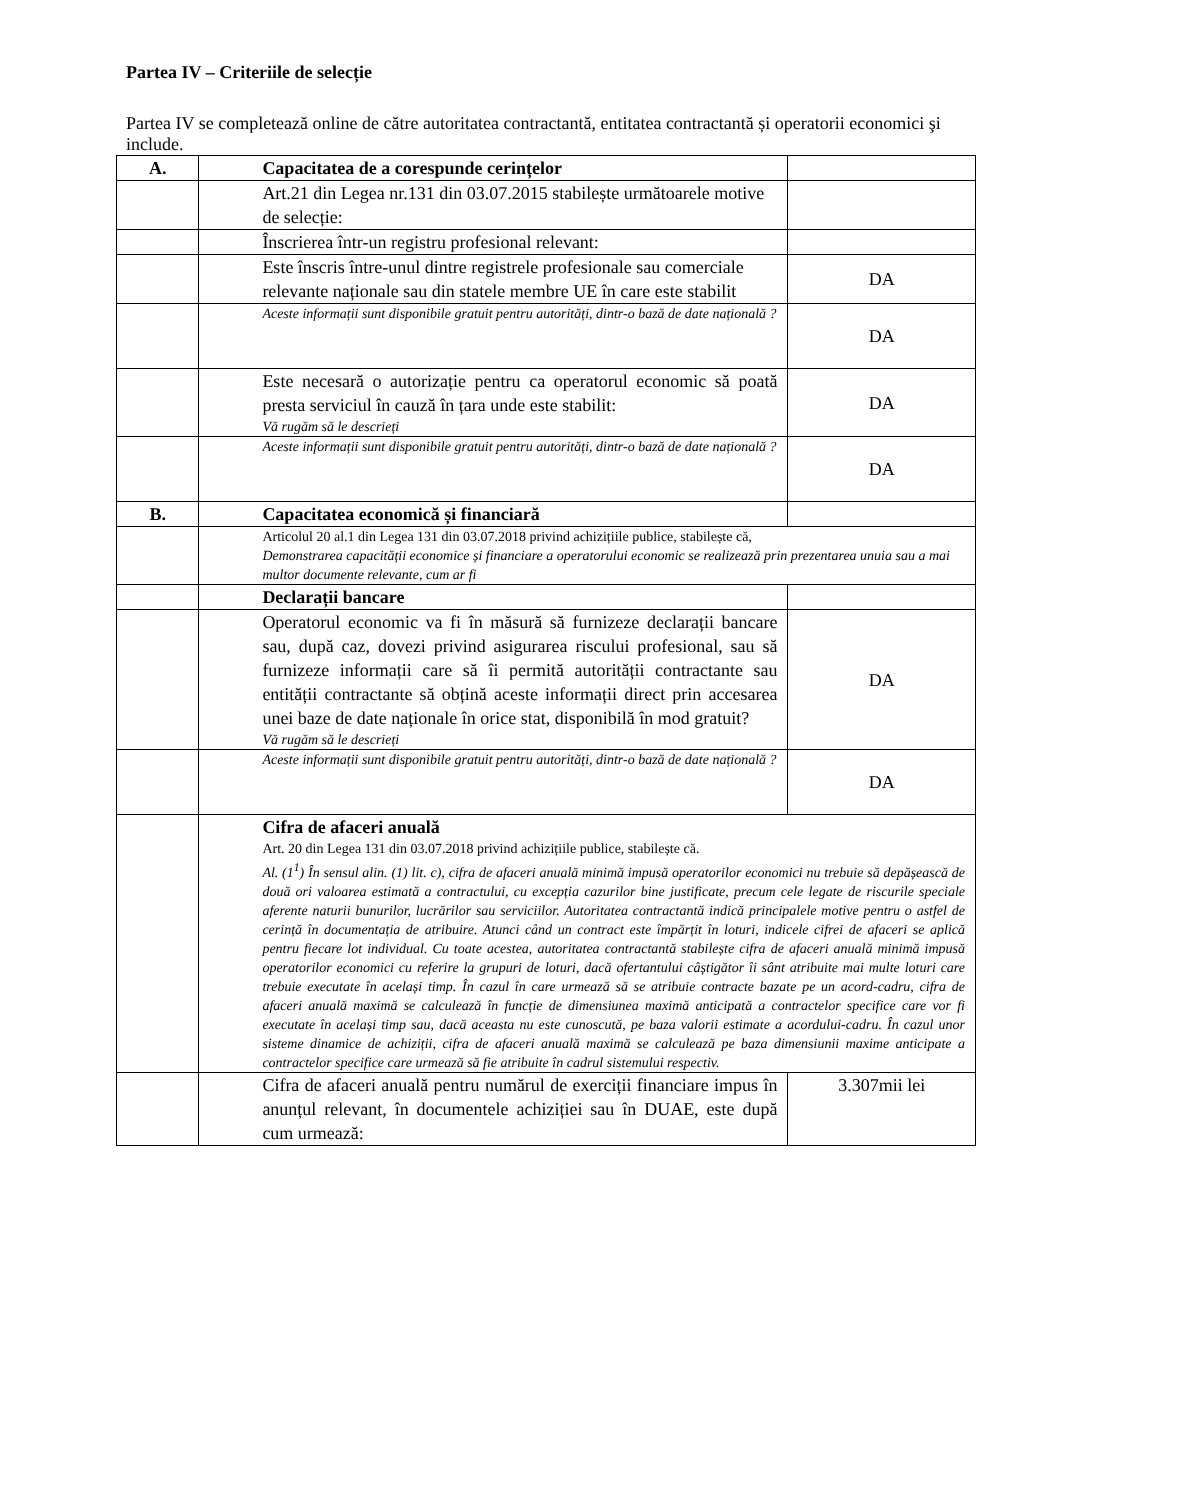Partea IV – Criteriile de selecție
Partea IV se completează online de către autoritatea contractantă, entitatea contractantă și operatorii economici şi include.
| A. | Capacitatea de a corespunde cerințelor | |
| | Art.21 din Legea nr.131 din 03.07.2015 stabilește următoarele motive de selecție: | |
| | Înscrierea într-un registru profesional relevant: | |
| | Este înscris între-unul dintre registrele profesionale sau comerciale relevante naționale sau din statele membre UE în care este stabilit | DA |
| | Aceste informații sunt disponibile gratuit pentru autorități, dintr-o bază de date națională ? | DA |
| | Este necesară o autorizație pentru ca operatorul economic să poată presta serviciul în cauză în țara unde este stabilit: Vă rugăm să le descrieți | DA |
| | Aceste informații sunt disponibile gratuit pentru autorități, dintr-o bază de date națională ? | DA |
| B. | Capacitatea economică și financiară | |
| | Articolul 20 al.1 din Legea 131 din 03.07.2018 privind achizițiile publice, stabilește că, Demonstrarea capacității economice și financiare a operatorului economic se realizează prin prezentarea unuia sau a mai multor documente relevante, cum ar fi | |
| | Declarații bancare | |
| | Operatorul economic va fi în măsură să furnizeze declarații bancare sau, după caz, dovezi privind asigurarea riscului profesional, sau să furnizeze informații care să îi permită autorității contractante sau entității contractante să obțină aceste informații direct prin accesarea unei baze de date naționale în orice stat, disponibilă în mod gratuit? Vă rugăm să le descrieți | DA |
| | Aceste informații sunt disponibile gratuit pentru autorități, dintr-o bază de date națională ? | DA |
| | Cifra de afaceri anuală Art. 20 din Legea 131 din 03.07.2018 privind achizițiile publice, stabilește că. Al. (1<sup>1</sup>) În sensul alin. (1) lit. c), cifra de afaceri anuală minimă impusă operatorilor economici nu trebuie să depășească de două ori valoarea estimată a contractului, cu excepția cazurilor bine justificate, precum cele legate de riscurile speciale aferente naturii bunurilor, lucrărilor sau serviciilor. Autoritatea contractantă indică principalele motive pentru o astfel de cerință în documentația de atribuire. Atunci când un contract este împărțit în loturi, indicele cifrei de afaceri se aplică pentru fiecare lot individual. Cu toate acestea, autoritatea contractantă stabilește cifra de afaceri anuală minimă impusă operatorilor economici cu referire la grupuri de loturi, dacă ofertantului câștigător îi sânt atribuite mai multe loturi care trebuie executate în același timp. În cazul în care urmează să se atribuie contracte bazate pe un acord-cadru, cifra de afaceri anuală maximă se calculează în funcție de dimensiunea maximă anticipată a contractelor specifice care vor fi executate în același timp sau, dacă aceasta nu este cunoscută, pe baza valorii estimate a acordului-cadru. În cazul unor sisteme dinamice de achiziții, cifra de afaceri anuală maximă se calculează pe baza dimensiunii maxime anticipate a contractelor specifice care urmează să fie atribuite în cadrul sistemului respectiv. | |
| | Cifra de afaceri anuală pentru numărul de exerciții financiare impus în anunțul relevant, în documentele achiziției sau în DUAE, este după cum urmează: | 3.307mii lei |